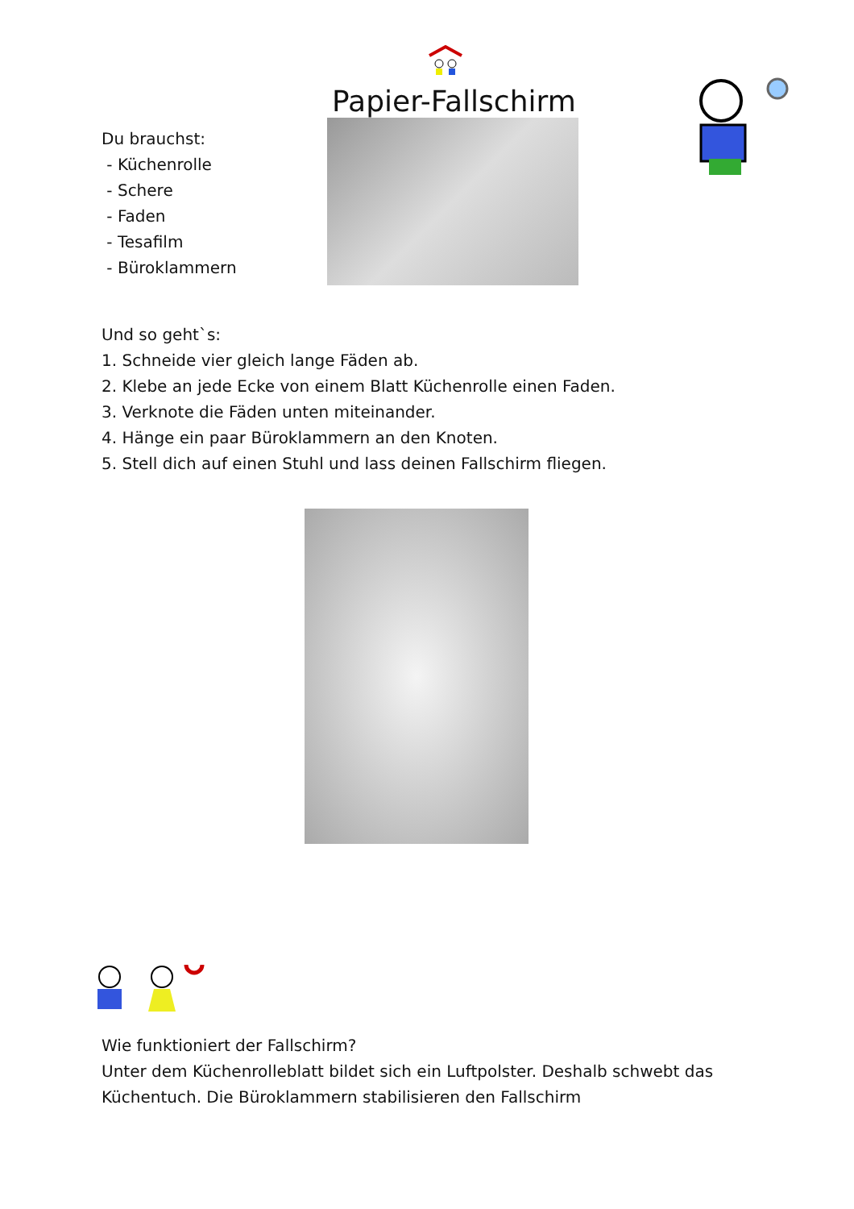Papier-Fallschirm
Du brauchst:
- Küchenrolle
- Schere
- Faden
- Tesafilm
- Büroklammern
Und so geht`s:
1. Schneide vier gleich lange Fäden ab.
2. Klebe an jede Ecke von einem Blatt Küchenrolle einen Faden.
3. Verknote die Fäden unten miteinander.
4. Hänge ein paar Büroklammern an den Knoten.
5. Stell dich auf einen Stuhl und lass deinen Fallschirm fliegen.
Wie funktioniert der Fallschirm?
Unter dem Küchenrolleblatt bildet sich ein Luftpolster. Deshalb schwebt das Küchentuch. Die Büroklammern stabilisieren den Fallschirm